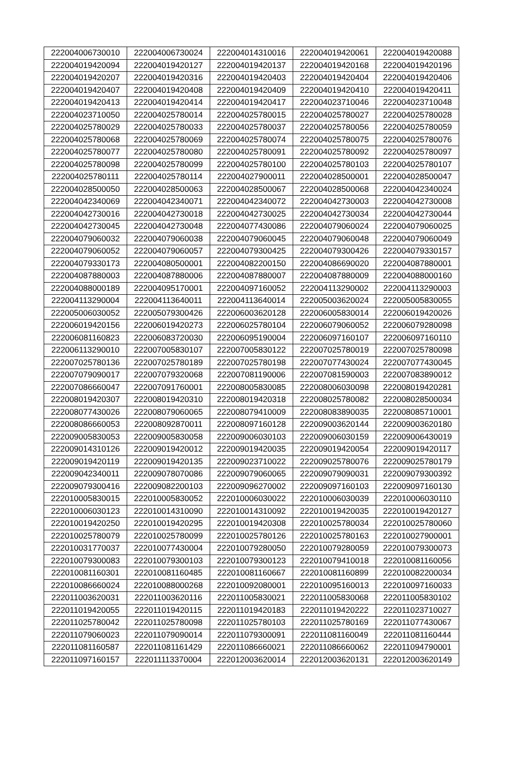| 222004006730010 | 222004006730024 | 222004014310016 | 222004019420061 | 222004019420088 |
| 222004019420094 | 222004019420127 | 222004019420137 | 222004019420168 | 222004019420196 |
| 222004019420207 | 222004019420316 | 222004019420403 | 222004019420404 | 222004019420406 |
| 222004019420407 | 222004019420408 | 222004019420409 | 222004019420410 | 222004019420411 |
| 222004019420413 | 222004019420414 | 222004019420417 | 222004023710046 | 222004023710048 |
| 222004023710050 | 222004025780014 | 222004025780015 | 222004025780027 | 222004025780028 |
| 222004025780029 | 222004025780033 | 222004025780037 | 222004025780056 | 222004025780059 |
| 222004025780068 | 222004025780069 | 222004025780074 | 222004025780075 | 222004025780076 |
| 222004025780077 | 222004025780080 | 222004025780091 | 222004025780092 | 222004025780097 |
| 222004025780098 | 222004025780099 | 222004025780100 | 222004025780103 | 222004025780107 |
| 222004025780111 | 222004025780114 | 222004027900011 | 222004028500001 | 222004028500047 |
| 222004028500050 | 222004028500063 | 222004028500067 | 222004028500068 | 222004042340024 |
| 222004042340069 | 222004042340071 | 222004042340072 | 222004042730003 | 222004042730008 |
| 222004042730016 | 222004042730018 | 222004042730025 | 222004042730034 | 222004042730044 |
| 222004042730045 | 222004042730048 | 222004077430086 | 222004079060024 | 222004079060025 |
| 222004079060032 | 222004079060038 | 222004079060045 | 222004079060048 | 222004079060049 |
| 222004079060052 | 222004079060057 | 222004079300425 | 222004079300426 | 222004079330157 |
| 222004079330173 | 222004080500001 | 222004082200150 | 222004086690020 | 222004087880001 |
| 222004087880003 | 222004087880006 | 222004087880007 | 222004087880009 | 222004088000160 |
| 222004088000189 | 222004095170001 | 222004097160052 | 222004113290002 | 222004113290003 |
| 222004113290004 | 222004113640011 | 222004113640014 | 222005003620024 | 222005005830055 |
| 222005006030052 | 222005079300426 | 222006003620128 | 222006005830014 | 222006019420026 |
| 222006019420156 | 222006019420273 | 222006025780104 | 222006079060052 | 222006079280098 |
| 222006081160823 | 222006083720030 | 222006095190004 | 222006097160107 | 222006097160110 |
| 222006113290010 | 222007005830107 | 222007005830122 | 222007025780019 | 222007025780098 |
| 222007025780136 | 222007025780189 | 222007025780198 | 222007077430024 | 222007077430045 |
| 222007079090017 | 222007079320068 | 222007081190006 | 222007081590003 | 222007083890012 |
| 222007086660047 | 222007091760001 | 222008005830085 | 222008006030098 | 222008019420281 |
| 222008019420307 | 222008019420310 | 222008019420318 | 222008025780082 | 222008028500034 |
| 222008077430026 | 222008079060065 | 222008079410009 | 222008083890035 | 222008085710001 |
| 222008086660053 | 222008092870011 | 222008097160128 | 222009003620144 | 222009003620180 |
| 222009005830053 | 222009005830058 | 222009006030103 | 222009006030159 | 222009006430019 |
| 222009014310126 | 222009019420012 | 222009019420035 | 222009019420054 | 222009019420117 |
| 222009019420119 | 222009019420135 | 222009023710022 | 222009025780076 | 222009025780179 |
| 222009042340011 | 222009078070086 | 222009079060065 | 222009079090031 | 222009079300392 |
| 222009079300416 | 222009082200103 | 222009096270002 | 222009097160103 | 222009097160130 |
| 222010005830015 | 222010005830052 | 222010006030022 | 222010006030039 | 222010006030110 |
| 222010006030123 | 222010014310090 | 222010014310092 | 222010019420035 | 222010019420127 |
| 222010019420250 | 222010019420295 | 222010019420308 | 222010025780034 | 222010025780060 |
| 222010025780079 | 222010025780099 | 222010025780126 | 222010025780163 | 222010027900001 |
| 222010031770037 | 222010077430004 | 222010079280050 | 222010079280059 | 222010079300073 |
| 222010079300083 | 222010079300103 | 222010079300123 | 222010079410018 | 222010081160056 |
| 222010081160301 | 222010081160485 | 222010081160667 | 222010081160899 | 222010082200034 |
| 222010086660024 | 222010088000268 | 222010092080001 | 222010095160013 | 222010097160033 |
| 222011003620031 | 222011003620116 | 222011005830021 | 222011005830068 | 222011005830102 |
| 222011019420055 | 222011019420115 | 222011019420183 | 222011019420222 | 222011023710027 |
| 222011025780042 | 222011025780098 | 222011025780103 | 222011025780169 | 222011077430067 |
| 222011079060023 | 222011079090014 | 222011079300091 | 222011081160049 | 222011081160444 |
| 222011081160587 | 222011081161429 | 222011086660021 | 222011086660062 | 222011094790001 |
| 222011097160157 | 222011113370004 | 222012003620014 | 222012003620131 | 222012003620149 |